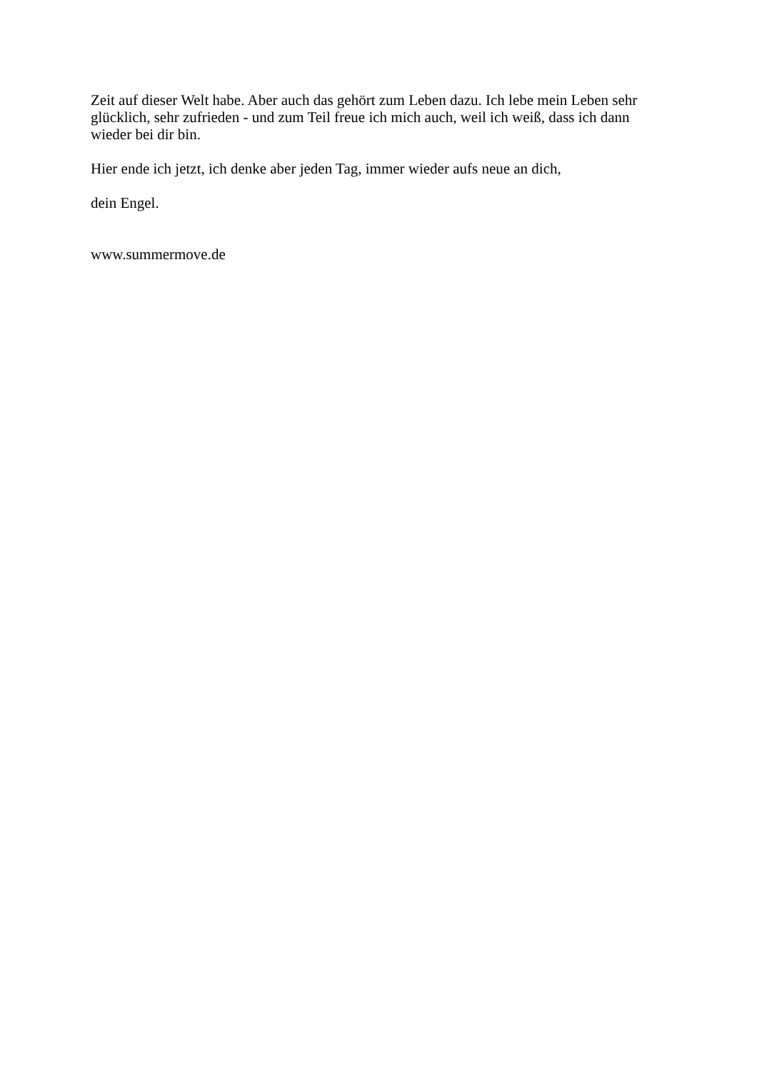Zeit auf dieser Welt habe. Aber auch das gehört zum Leben dazu. Ich lebe mein Leben sehr glücklich, sehr zufrieden - und zum Teil freue ich mich auch, weil ich weiß, dass ich dann wieder bei dir bin.
Hier ende ich jetzt, ich denke aber jeden Tag, immer wieder aufs neue an dich,
dein Engel.
www.summermove.de